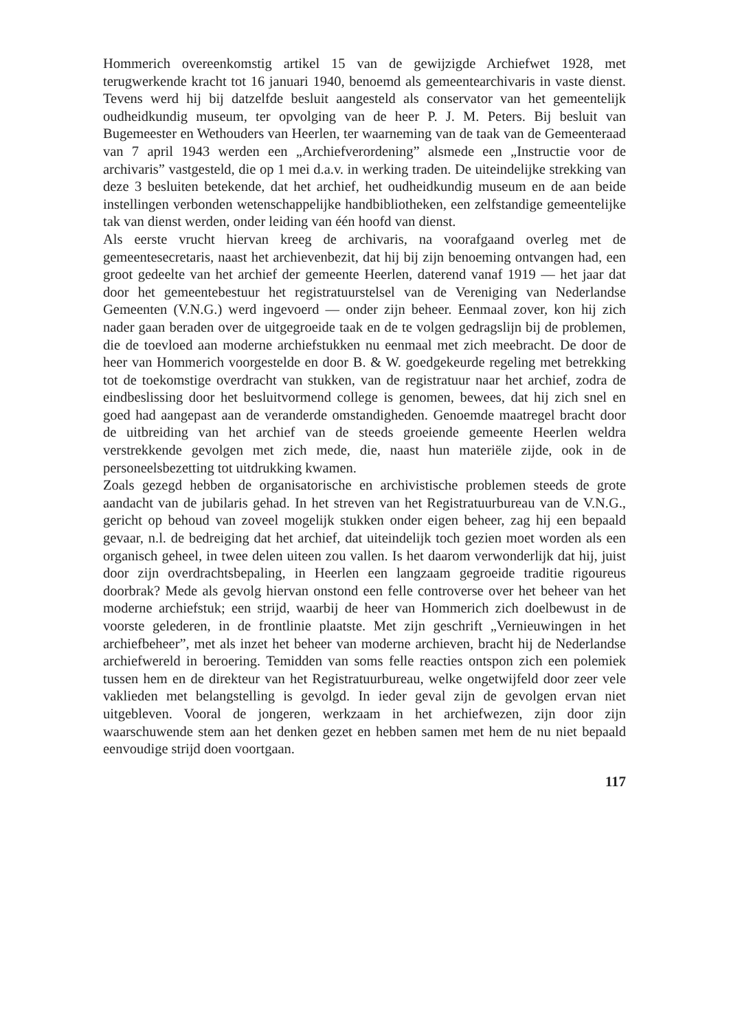Hommerich overeenkomstig artikel 15 van de gewijzigde Archiefwet 1928, met terugwerkende kracht tot 16 januari 1940, benoemd als gemeentearchivaris in vaste dienst. Tevens werd hij bij datzelfde besluit aangesteld als conservator van het gemeentelijk oudheidkundig museum, ter opvolging van de heer P. J. M. Peters. Bij besluit van Bugemeester en Wethouders van Heerlen, ter waarneming van de taak van de Gemeenteraad van 7 april 1943 werden een „Archiefverordening” alsmede een „Instructie voor de archivaris” vastgesteld, die op 1 mei d.a.v. in werking traden. De uiteindelijke strekking van deze 3 besluiten betekende, dat het archief, het oudheidkundig museum en de aan beide instellingen verbonden wetenschappelijke handbibliotheken, een zelfstandige gemeentelijke tak van dienst werden, onder leiding van één hoofd van dienst.
Als eerste vrucht hiervan kreeg de archivaris, na voorafgaand overleg met de gemeentesecretaris, naast het archievenbezit, dat hij bij zijn benoeming ontvangen had, een groot gedeelte van het archief der gemeente Heerlen, daterend vanaf 1919 — het jaar dat door het gemeentebestuur het registratuurstelsel van de Vereniging van Nederlandse Gemeenten (V.N.G.) werd ingevoerd — onder zijn beheer. Eenmaal zover, kon hij zich nader gaan beraden over de uitgegroeide taak en de te volgen gedragslijn bij de problemen, die de toevloed aan moderne archiefstukken nu eenmaal met zich meebracht. De door de heer van Hommerich voorgestelde en door B. & W. goedgekeurde regeling met betrekking tot de toekomstige overdracht van stukken, van de registratuur naar het archief, zodra de eindbeslissing door het besluitvormend college is genomen, bewees, dat hij zich snel en goed had aangepast aan de veranderde omstandigheden. Genoemde maatregel bracht door de uitbreiding van het archief van de steeds groeiende gemeente Heerlen weldra verstrekkende gevolgen met zich mede, die, naast hun materiële zijde, ook in de personeelsbezetting tot uitdrukking kwamen.
Zoals gezegd hebben de organisatorische en archivistische problemen steeds de grote aandacht van de jubilaris gehad. In het streven van het Registratuurbureau van de V.N.G., gericht op behoud van zoveel mogelijk stukken onder eigen beheer, zag hij een bepaald gevaar, n.l. de bedreiging dat het archief, dat uiteindelijk toch gezien moet worden als een organisch geheel, in twee delen uiteen zou vallen. Is het daarom verwonderlijk dat hij, juist door zijn overdrachtsbepaling, in Heerlen een langzaam gegroeide traditie rigoureus doorbrak? Mede als gevolg hiervan onstond een felle controverse over het beheer van het moderne archiefstuk; een strijd, waarbij de heer van Hommerich zich doelbewust in de voorste gelederen, in de frontlinie plaatste. Met zijn geschrift „Vernieuwingen in het archiefbeheer”, met als inzet het beheer van moderne archieven, bracht hij de Nederlandse archiefwereld in beroering. Temidden van soms felle reacties ontspon zich een polemiek tussen hem en de direkteur van het Registratuurbureau, welke ongetwijfeld door zeer vele vaklieden met belangstelling is gevolgd. In ieder geval zijn de gevolgen ervan niet uitgebleven. Vooral de jongeren, werkzaam in het archiefwezen, zijn door zijn waarschuwende stem aan het denken gezet en hebben samen met hem de nu niet bepaald eenvoudige strijd doen voortgaan.
117